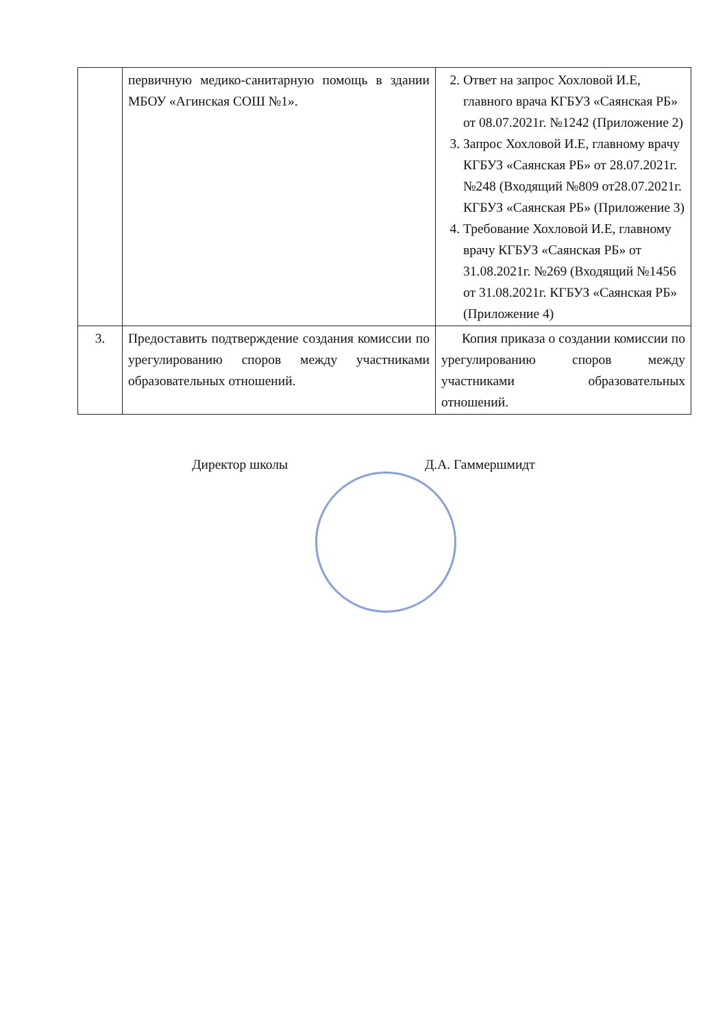| | первичную медико-санитарную помощь в здании МБОУ «Агинская СОШ №1». | 2. Ответ на запрос Хохловой И.Е, главного врача КГБУЗ «Саянская РБ» от 08.07.2021г. №1242 (Приложение 2) 3. Запрос Хохловой И.Е, главному врачу КГБУЗ «Саянская РБ» от 28.07.2021г. №248 (Входящий №809 от28.07.2021г. КГБУЗ «Саянская РБ» (Приложение 3) 4. Требование Хохловой И.Е, главному врачу КГБУЗ «Саянская РБ» от 31.08.2021г. №269 (Входящий №1456 от 31.08.2021г. КГБУЗ «Саянская РБ» (Приложение 4) |
| 3. | Предоставить подтверждение создания комиссии по урегулированию споров между участниками образовательных отношений. | Копия приказа о создании комиссии по урегулированию споров между участниками образовательных отношений. |
Директор школы Д.А. Гаммершмидт